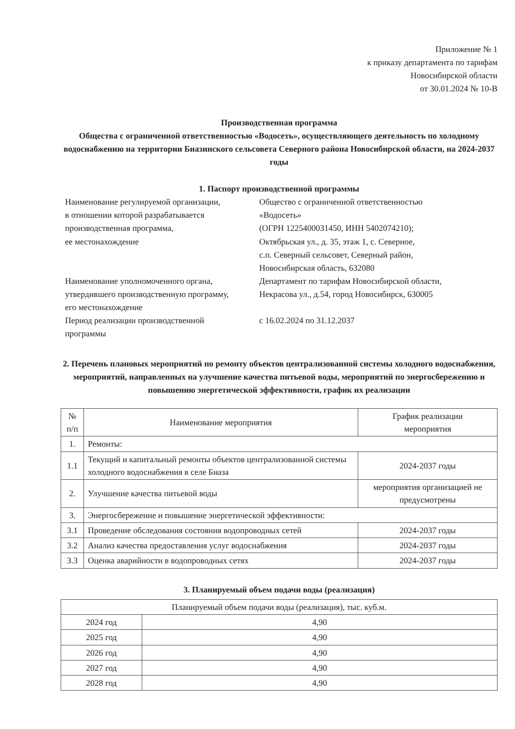Приложение № 1
к приказу департамента по тарифам
Новосибирской области
от 30.01.2024 № 10-В
Производственная программа
Общества с ограниченной ответственностью «Водосеть», осуществляющего деятельность по холодному водоснабжению на территории Биазинского сельсовета Северного района Новосибирской области, на 2024-2037 годы
1. Паспорт производственной программы
| Наименование регулируемой организации, в отношении которой разрабатывается производственная программа, ее местонахождение | Общество с ограниченной ответственностью «Водосеть» (ОГРН 1225400031450, ИНН 5402074210); Октябрьская ул., д. 35, этаж 1, с. Северное, с.п. Северный сельсовет, Северный район, Новосибирская область, 632080 |
| Наименование уполномоченного органа, утвердившего производственную программу, его местонахождение | Департамент по тарифам Новосибирской области, Некрасова ул., д.54, город Новосибирск, 630005 |
| Период реализации производственной программы | с 16.02.2024 по 31.12.2037 |
2. Перечень плановых мероприятий по ремонту объектов централизованной системы холодного водоснабжения, мероприятий, направленных на улучшение качества питьевой воды, мероприятий по энергосбережению и повышению энергетической эффективности, график их реализации
| № п/п | Наименование мероприятия | График реализации мероприятия |
| --- | --- | --- |
| 1. | Ремонты: | |
| 1.1 | Текущий и капитальный ремонты объектов централизованной системы холодного водоснабжения в селе Биаза | 2024-2037 годы |
| 2. | Улучшение качества питьевой воды | мероприятия организацией не предусмотрены |
| 3. | Энергосбережение и повышение энергетической эффективности: | |
| 3.1 | Проведение обследования состояния водопроводных сетей | 2024-2037 годы |
| 3.2 | Анализ качества предоставления услуг водоснабжения | 2024-2037 годы |
| 3.3 | Оценка аварийности в водопроводных сетях | 2024-2037 годы |
3. Планируемый объем подачи воды (реализация)
| Планируемый объем подачи воды (реализация), тыс. куб.м. | |
| --- | --- |
| 2024 год | 4,90 |
| 2025 год | 4,90 |
| 2026 год | 4,90 |
| 2027 год | 4,90 |
| 2028 год | 4,90 |